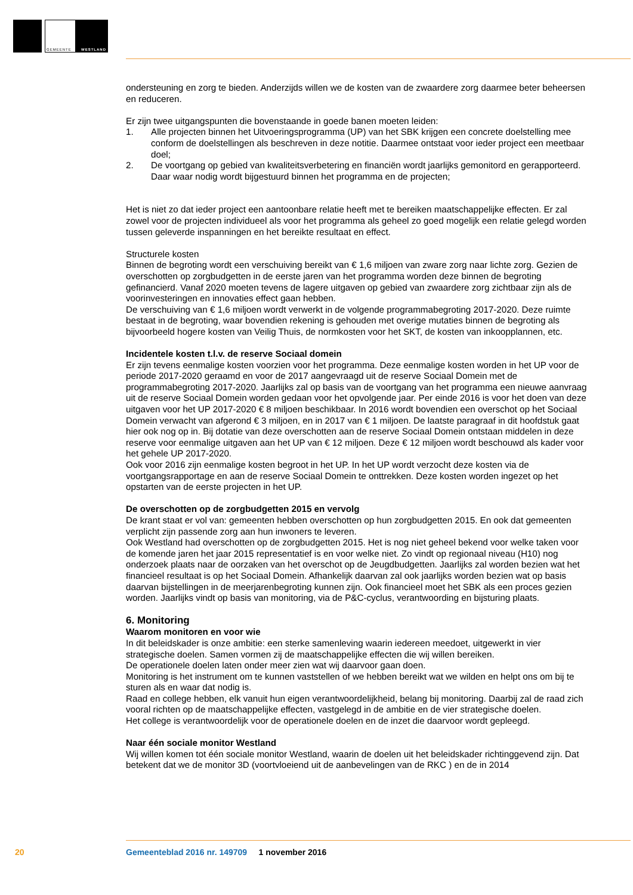GEMEENTE WESTLAND
ondersteuning en zorg te bieden. Anderzijds willen we de kosten van de zwaardere zorg daarmee beter beheersen en reduceren.
Er zijn twee uitgangspunten die bovenstaande in goede banen moeten leiden:
1. Alle projecten binnen het Uitvoeringsprogramma (UP) van het SBK krijgen een concrete doelstelling mee conform de doelstellingen als beschreven in deze notitie. Daarmee ontstaat voor ieder project een meetbaar doel;
2. De voortgang op gebied van kwaliteitsverbetering en financiën wordt jaarlijks gemonitord en gerapporteerd. Daar waar nodig wordt bijgestuurd binnen het programma en de projecten;
Het is niet zo dat ieder project een aantoonbare relatie heeft met te bereiken maatschappelijke effecten. Er zal zowel voor de projecten individueel als voor het programma als geheel zo goed mogelijk een relatie gelegd worden tussen geleverde inspanningen en het bereikte resultaat en effect.
Structurele kosten
Binnen de begroting wordt een verschuiving bereikt van € 1,6 miljoen van zware zorg naar lichte zorg. Gezien de overschotten op zorgbudgetten in de eerste jaren van het programma worden deze binnen de begroting gefinancierd. Vanaf 2020 moeten tevens de lagere uitgaven op gebied van zwaardere zorg zichtbaar zijn als de voorinvesteringen en innovaties effect gaan hebben.
De verschuiving van € 1,6 miljoen wordt verwerkt in de volgende programmabegroting 2017-2020. Deze ruimte bestaat in de begroting, waar bovendien rekening is gehouden met overige mutaties binnen de begroting als bijvoorbeeld hogere kosten van Veilig Thuis, de normkosten voor het SKT, de kosten van inkoopplannen, etc.
Incidentele kosten t.l.v. de reserve Sociaal domein
Er zijn tevens eenmalige kosten voorzien voor het programma. Deze eenmalige kosten worden in het UP voor de periode 2017-2020 geraamd en voor de 2017 aangevraagd uit de reserve Sociaal Domein met de programmabegroting 2017-2020. Jaarlijks zal op basis van de voortgang van het programma een nieuwe aanvraag uit de reserve Sociaal Domein worden gedaan voor het opvolgende jaar. Per einde 2016 is voor het doen van deze uitgaven voor het UP 2017-2020 € 8 miljoen beschikbaar. In 2016 wordt bovendien een overschot op het Sociaal Domein verwacht van afgerond € 3 miljoen, en in 2017 van € 1 miljoen. De laatste paragraaf in dit hoofdstuk gaat hier ook nog op in. Bij dotatie van deze overschotten aan de reserve Sociaal Domein ontstaan middelen in deze reserve voor eenmalige uitgaven aan het UP van € 12 miljoen. Deze € 12 miljoen wordt beschouwd als kader voor het gehele UP 2017-2020.
Ook voor 2016 zijn eenmalige kosten begroot in het UP. In het UP wordt verzocht deze kosten via de voortgangsrapportage en aan de reserve Sociaal Domein te onttrekken. Deze kosten worden ingezet op het opstarten van de eerste projecten in het UP.
De overschotten op de zorgbudgetten 2015 en vervolg
De krant staat er vol van: gemeenten hebben overschotten op hun zorgbudgetten 2015. En ook dat gemeenten verplicht zijn passende zorg aan hun inwoners te leveren.
Ook Westland had overschotten op de zorgbudgetten 2015. Het is nog niet geheel bekend voor welke taken voor de komende jaren het jaar 2015 representatief is en voor welke niet. Zo vindt op regionaal niveau (H10) nog onderzoek plaats naar de oorzaken van het overschot op de Jeugdbudgetten. Jaarlijks zal worden bezien wat het financieel resultaat is op het Sociaal Domein. Afhankelijk daarvan zal ook jaarlijks worden bezien wat op basis daarvan bijstellingen in de meerjarenbegroting kunnen zijn. Ook financieel moet het SBK als een proces gezien worden. Jaarlijks vindt op basis van monitoring, via de P&C-cyclus, verantwoording en bijsturing plaats.
6. Monitoring
Waarom monitoren en voor wie
In dit beleidskader is onze ambitie: een sterke samenleving waarin iedereen meedoet, uitgewerkt in vier strategische doelen. Samen vormen zij de maatschappelijke effecten die wij willen bereiken.
De operationele doelen laten onder meer zien wat wij daarvoor gaan doen.
Monitoring is het instrument om te kunnen vaststellen of we hebben bereikt wat we wilden en helpt ons om bij te sturen als en waar dat nodig is.
Raad en college hebben, elk vanuit hun eigen verantwoordelijkheid, belang bij monitoring. Daarbij zal de raad zich vooral richten op de maatschappelijke effecten, vastgelegd in de ambitie en de vier strategische doelen.
Het college is verantwoordelijk voor de operationele doelen en de inzet die daarvoor wordt gepleegd.
Naar één sociale monitor Westland
Wij willen komen tot één sociale monitor Westland, waarin de doelen uit het beleidskader richtinggevend zijn. Dat betekent dat we de monitor 3D (voortvloeiend uit de aanbevelingen van de RKC ) en de in 2014
20
Gemeenteblad 2016 nr. 149709 1 november 2016